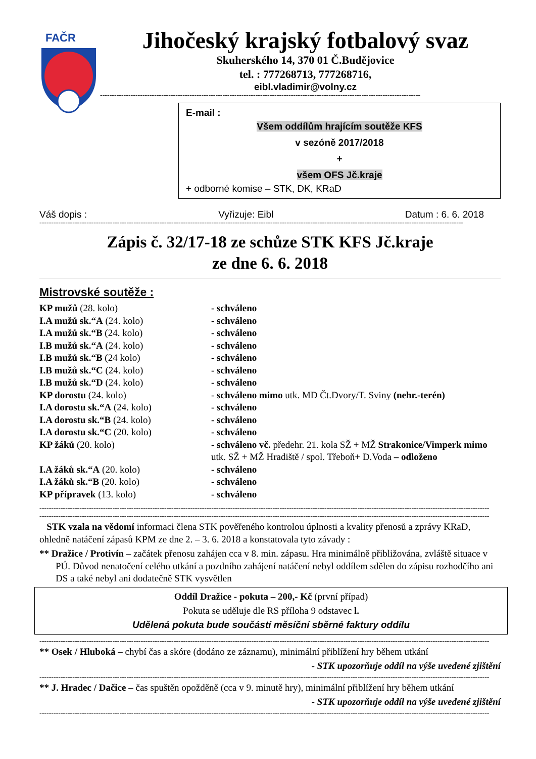FAČR
Jihočeský krajský fotbalový svaz
Skuherského 14, 370 01 Č.Budějovice
tel. : 777268713, 777268716,
eibl.vladimir@volny.cz
----------------------------------------------------------------------------------------------------------------------------------------
E-mail :
Všem oddílům hrajícím soutěže KFS
v sezóně 2017/2018
+
všem OFS Jč.kraje
+ odborné komise – STK, DK, KRaD
Váš dopis : Vyřizuje: Eibl Datum : 6. 6. 2018
------------------------------------------------------------------------------------------------------------------------------------------------------------------------------------
Zápis č. 32/17-18 ze schůze STK KFS Jč.kraje
ze dne 6. 6. 2018
Mistrovské soutěže :
| KP mužů (28. kolo) | - schváleno |
| I.A mužů sk.“A (24. kolo) | - schváleno |
| I.A mužů sk.“B (24. kolo) | - schváleno |
| I.B mužů sk.“A (24. kolo) | - schváleno |
| I.B mužů sk.“B (24 kolo) | - schváleno |
| I.B mužů sk.“C (24. kolo) | - schváleno |
| I.B mužů sk.“D (24. kolo) | - schváleno |
| KP dorostu (24. kolo) | - schváleno mimo utk. MD Čt.Dvory/T. Sviny (nehr.-terén) |
| I.A dorostu sk.“A (24. kolo) | - schváleno |
| I.A dorostu sk.“B (24. kolo) | - schváleno |
| I.A dorostu sk.“C (20. kolo) | - schváleno |
| KP žáků (20. kolo) | - schváleno vč. předehr. 21. kola SŽ + MŽ Strakonice/Vimperk mimo utk. SŽ + MŽ Hradiště / spol. Třeboň+ D.Voda – odloženo |
| I.A žáků sk.“A (20. kolo) | - schváleno |
| I.A žáků sk.“B (20. kolo) | - schváleno |
| KP přípravek (13. kolo) | - schváleno |
--------------------------------------------------------------------------------------------------------------------------------------------------------------------------------------------------------------
--------------------------------------------------------------------------------------------------------------------------------------------------------------------------------------------------------------
STK vzala na vědomí informaci člena STK pověřeného kontrolou úplnosti a kvality přenosů a zprávy KRaD, ohledně natáčení zápasů KPM ze dne 2. – 3. 6. 2018 a konstatovala tyto závady :
** Dražice / Protivín – začátek přenosu zahájen cca v 8. min. zápasu. Hra minimálně přibližována, zvláště situace v PÚ. Důvod nenatočení celého utkání a pozdního zahájení natáčení nebyl oddílem sdělen do zápisu rozhodčího ani DS a také nebyl ani dodatečně STK vysvětlen
Oddíl Dražice - pokuta – 200,- Kč (první případ)
Pokuta se uděluje dle RS příloha 9 odstavec l.
Udělená pokuta bude součástí měsíční sběrné faktury oddílu
--------------------------------------------------------------------------------------------------------------------------------------------------------------------------------------------------------------
** Osek / Hluboká – chybí čas a skóre (dodáno ze záznamu), minimální přiblížení hry během utkání
- STK upozorňuje oddíl na výše uvedené zjištění
--------------------------------------------------------------------------------------------------------------------------------------------------------------------------------------------------------------
** J. Hradec / Dačice – čas spuštěn opožděně (cca v 9. minutě hry), minimální přiblížení hry během utkání
- STK upozorňuje oddíl na výše uvedené zjištění
--------------------------------------------------------------------------------------------------------------------------------------------------------------------------------------------------------------